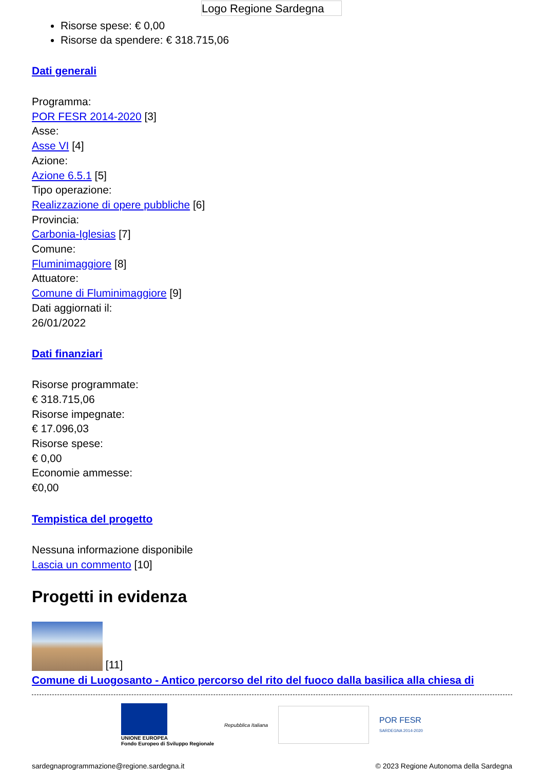Logo Regione Sardegna
Risorse spese: € 0,00
Risorse da spendere: € 318.715,06
Dati generali
Programma:
POR FESR 2014-2020 [3]
Asse:
Asse VI [4]
Azione:
Azione 6.5.1 [5]
Tipo operazione:
Realizzazione di opere pubbliche [6]
Provincia:
Carbonia-Iglesias [7]
Comune:
Fluminimaggiore [8]
Attuatore:
Comune di Fluminimaggiore [9]
Dati aggiornati il:
26/01/2022
Dati finanziari
Risorse programmate:
€ 318.715,06
Risorse impegnate:
€ 17.096,03
Risorse spese:
€ 0,00
Economie ammesse:
€0,00
Tempistica del progetto
Nessuna informazione disponibile
Lascia un commento [10]
Progetti in evidenza
[11]
Comune di Luogosanto - Antico percorso del rito del fuoco dalla basilica alla chiesa di
UNIONE EUROPEA
Fondo Europeo di Sviluppo Regionale
Repubblica Italiana
POR FESR
SARDEGNA 2014-2020
sardegnaprogrammazione@regione.sardegna.it © 2023 Regione Autonoma della Sardegna